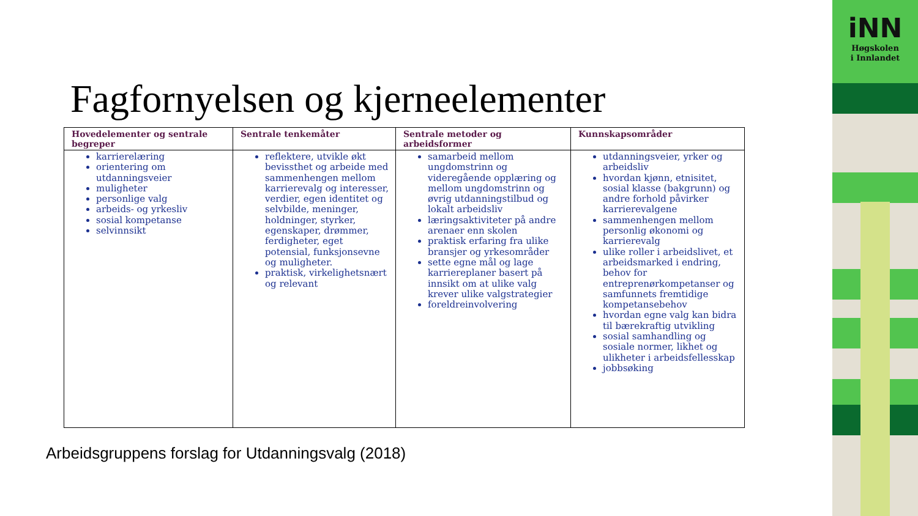iNN
Høgskolen
i Innlandet
Fagfornyelsen og kjerneelementer
| Hovedelementer og sentrale begreper | Sentrale tenkemåter | Sentrale metoder og arbeidsformer | Kunnskapsområder |
| --- | --- | --- | --- |
| karrierelæring orientering om utdanningsveier muligheter personlige valg arbeids- og yrkesliv sosial kompetanse selvinnsikt | reflektere, utvikle økt bevissthet og arbeide med sammenhengen mellom karrierevalg og interesser, verdier, egen identitet og selvbilde, meninger, holdninger, styrker, egenskaper, drømmer, ferdigheter, eget potensial, funksjonsevne og muligheter. praktisk, virkelighetsnært og relevant | samarbeid mellom ungdomstrinn og videregående opplæring og mellom ungdomstrinn og øvrig utdanningstilbud og lokalt arbeidsliv læringsaktiviteter på andre arenaer enn skolen praktisk erfaring fra ulike bransjer og yrkesområder sette egne mål og lage karriereplaner basert på innsikt om at ulike valg krever ulike valgstrategier foreldreinvolvering | utdanningsveier, yrker og arbeidsliv hvordan kjønn, etnisitet, sosial klasse (bakgrunn) og andre forhold påvirker karrierevalgene sammenhengen mellom personlig økonomi og karrierevalg ulike roller i arbeidslivet, et arbeidsmarked i endring, behov for entreprenørkompetanser og samfunnets fremtidige kompetansebehov hvordan egne valg kan bidra til bærekraftig utvikling sosial samhandling og sosiale normer, likhet og ulikheter i arbeidsfellesskap jobbsøking |
Arbeidsgruppens forslag for Utdanningsvalg (2018)